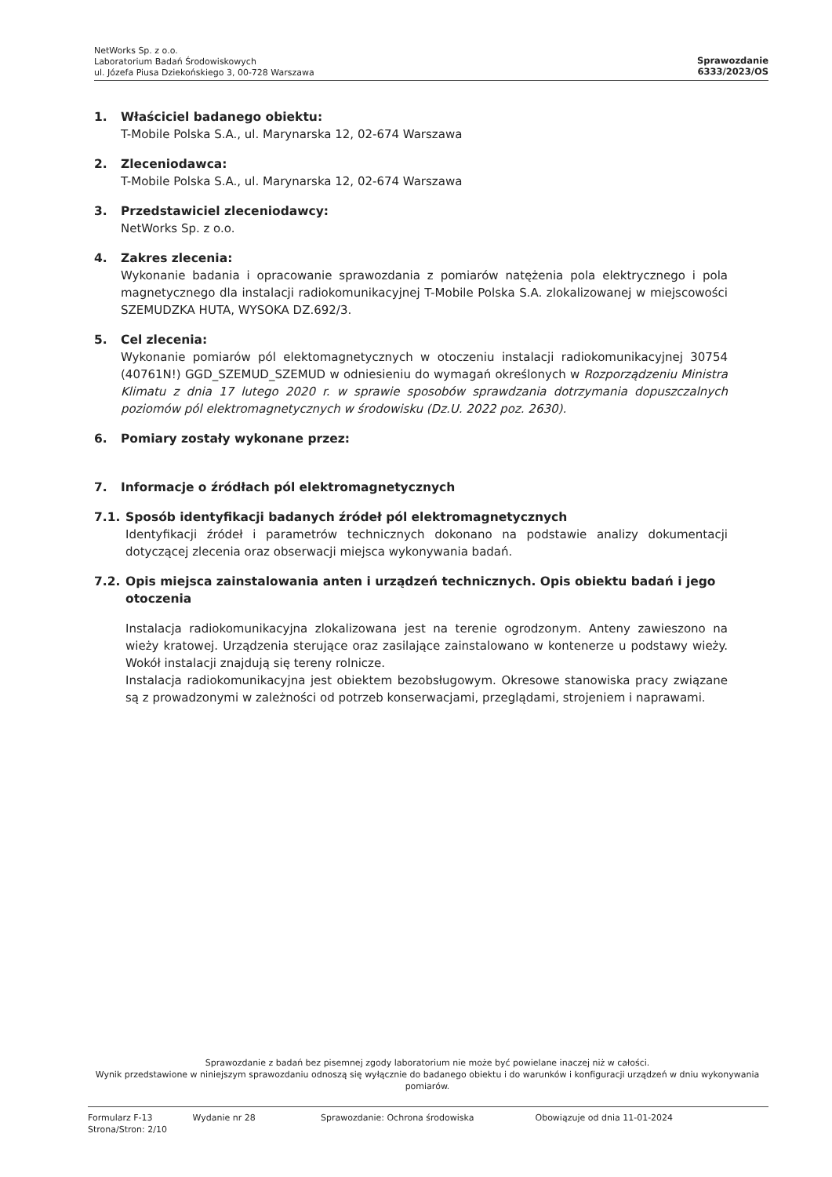NetWorks Sp. z o.o.
Laboratorium Badań Środowiskowych
ul. Józefa Piusa Dziekońskiego 3, 00-728 Warszawa
Sprawozdanie
6333/2023/OS
1. Właściciel badanego obiektu:
T-Mobile Polska S.A., ul. Marynarska 12, 02-674 Warszawa
2. Zleceniodawca:
T-Mobile Polska S.A., ul. Marynarska 12, 02-674 Warszawa
3. Przedstawiciel zleceniodawcy:
NetWorks Sp. z o.o.
4. Zakres zlecenia:
Wykonanie badania i opracowanie sprawozdania z pomiarów natężenia pola elektrycznego i pola magnetycznego dla instalacji radiokomunikacyjnej T-Mobile Polska S.A. zlokalizowanej w miejscowości SZEMUDZKA HUTA, WYSOKA DZ.692/3.
5. Cel zlecenia:
Wykonanie pomiarów pól elektomagnetycznych w otoczeniu instalacji radiokomunikacyjnej 30754 (40761N!) GGD_SZEMUD_SZEMUD w odniesieniu do wymagań określonych w Rozporządzeniu Ministra Klimatu z dnia 17 lutego 2020 r. w sprawie sposobów sprawdzania dotrzymania dopuszczalnych poziomów pól elektromagnetycznych w środowisku (Dz.U. 2022 poz. 2630).
6. Pomiary zostały wykonane przez:
7. Informacje o źródłach pól elektromagnetycznych
7.1. Sposób identyfikacji badanych źródeł pól elektromagnetycznych
Identyfikacji źródeł i parametrów technicznych dokonano na podstawie analizy dokumentacji dotyczącej zlecenia oraz obserwacji miejsca wykonywania badań.
7.2. Opis miejsca zainstalowania anten i urządzeń technicznych. Opis obiektu badań i jego otoczenia
Instalacja radiokomunikacyjna zlokalizowana jest na terenie ogrodzonym. Anteny zawieszono na wieży kratowej. Urządzenia sterujące oraz zasilające zainstalowano w kontenerze u podstawy wieży. Wokół instalacji znajdują się tereny rolnicze.
Instalacja radiokomunikacyjna jest obiektem bezobsługowym. Okresowe stanowiska pracy związane są z prowadzonymi w zależności od potrzeb konserwacjami, przeglądami, strojeniem i naprawami.
Sprawozdanie z badań bez pisemnej zgody laboratorium nie może być powielane inaczej niż w całości.
Wynik przedstawione w niniejszym sprawozdaniu odnoszą się wyłącznie do badanego obiektu i do warunków i konfiguracji urządzeń w dniu wykonywania pomiarów.
Formularz F-13 Wydanie nr 28 Sprawozdanie: Ochrona środowiska Obowiązuje od dnia 11-01-2024
Strona/Stron: 2/10